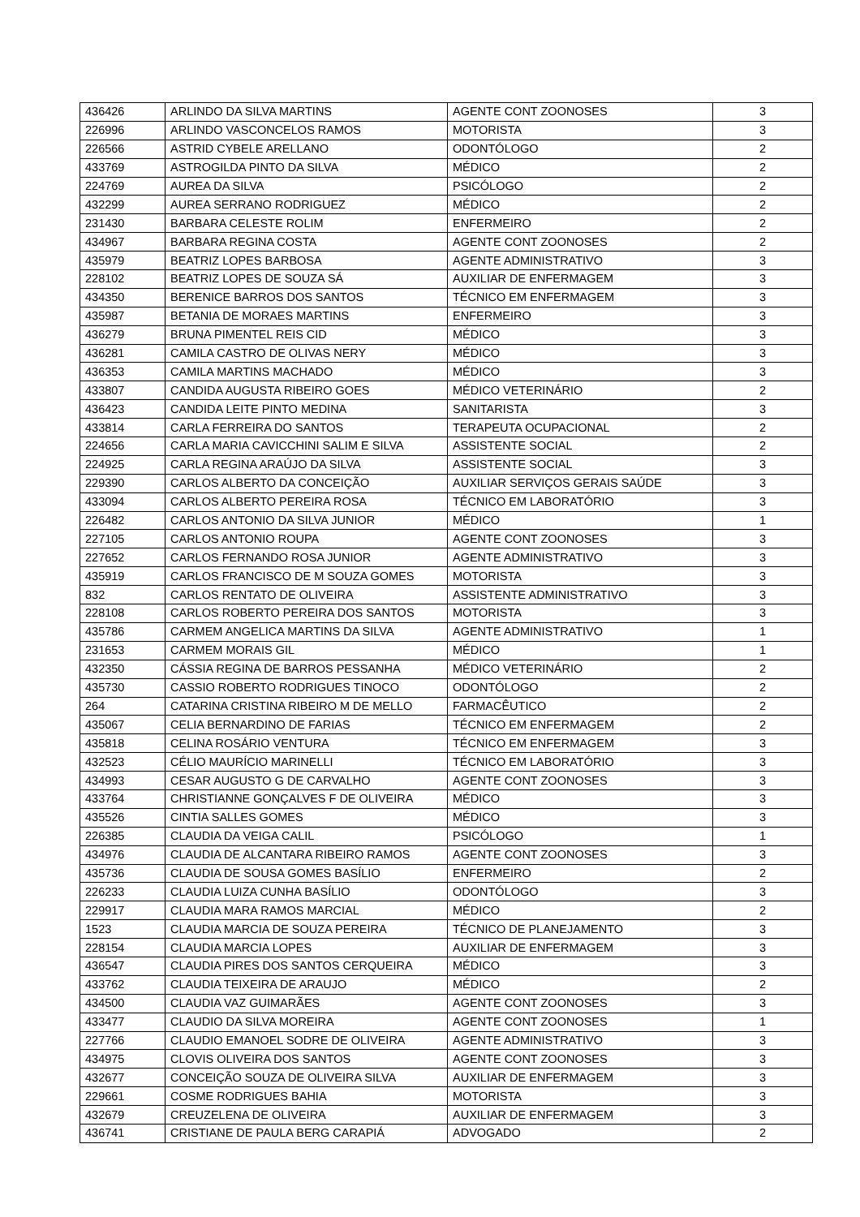| 436426 | ARLINDO DA SILVA MARTINS | AGENTE CONT ZOONOSES | 3 |
| 226996 | ARLINDO VASCONCELOS RAMOS | MOTORISTA | 3 |
| 226566 | ASTRID CYBELE ARELLANO | ODONTÓLOGO | 2 |
| 433769 | ASTROGILDA PINTO DA SILVA | MÉDICO | 2 |
| 224769 | AUREA DA SILVA | PSICÓLOGO | 2 |
| 432299 | AUREA SERRANO RODRIGUEZ | MÉDICO | 2 |
| 231430 | BARBARA CELESTE ROLIM | ENFERMEIRO | 2 |
| 434967 | BARBARA REGINA COSTA | AGENTE CONT ZOONOSES | 2 |
| 435979 | BEATRIZ LOPES BARBOSA | AGENTE ADMINISTRATIVO | 3 |
| 228102 | BEATRIZ LOPES DE SOUZA SÁ | AUXILIAR DE ENFERMAGEM | 3 |
| 434350 | BERENICE BARROS DOS SANTOS | TÉCNICO EM ENFERMAGEM | 3 |
| 435987 | BETANIA DE MORAES MARTINS | ENFERMEIRO | 3 |
| 436279 | BRUNA PIMENTEL REIS CID | MÉDICO | 3 |
| 436281 | CAMILA CASTRO DE OLIVAS NERY | MÉDICO | 3 |
| 436353 | CAMILA MARTINS MACHADO | MÉDICO | 3 |
| 433807 | CANDIDA AUGUSTA RIBEIRO GOES | MÉDICO VETERINÁRIO | 2 |
| 436423 | CANDIDA LEITE PINTO MEDINA | SANITARISTA | 3 |
| 433814 | CARLA FERREIRA DO SANTOS | TERAPEUTA OCUPACIONAL | 2 |
| 224656 | CARLA MARIA CAVICCHINI SALIM E SILVA | ASSISTENTE SOCIAL | 2 |
| 224925 | CARLA REGINA ARAÚJO DA SILVA | ASSISTENTE SOCIAL | 3 |
| 229390 | CARLOS ALBERTO DA CONCEIÇÃO | AUXILIAR SERVIÇOS GERAIS SAÚDE | 3 |
| 433094 | CARLOS ALBERTO PEREIRA ROSA | TÉCNICO EM LABORATÓRIO | 3 |
| 226482 | CARLOS ANTONIO DA SILVA JUNIOR | MÉDICO | 1 |
| 227105 | CARLOS ANTONIO ROUPA | AGENTE CONT ZOONOSES | 3 |
| 227652 | CARLOS FERNANDO ROSA JUNIOR | AGENTE ADMINISTRATIVO | 3 |
| 435919 | CARLOS FRANCISCO DE M SOUZA GOMES | MOTORISTA | 3 |
| 832 | CARLOS RENTATO DE OLIVEIRA | ASSISTENTE ADMINISTRATIVO | 3 |
| 228108 | CARLOS ROBERTO PEREIRA DOS SANTOS | MOTORISTA | 3 |
| 435786 | CARMEM ANGELICA MARTINS DA SILVA | AGENTE ADMINISTRATIVO | 1 |
| 231653 | CARMEM MORAIS GIL | MÉDICO | 1 |
| 432350 | CÁSSIA REGINA DE BARROS PESSANHA | MÉDICO VETERINÁRIO | 2 |
| 435730 | CASSIO ROBERTO RODRIGUES TINOCO | ODONTÓLOGO | 2 |
| 264 | CATARINA CRISTINA RIBEIRO M DE MELLO | FARMACÊUTICO | 2 |
| 435067 | CELIA BERNARDINO DE FARIAS | TÉCNICO EM ENFERMAGEM | 2 |
| 435818 | CELINA ROSÁRIO VENTURA | TÉCNICO EM ENFERMAGEM | 3 |
| 432523 | CÉLIO MAURÍCIO MARINELLI | TÉCNICO EM LABORATÓRIO | 3 |
| 434993 | CESAR AUGUSTO G DE CARVALHO | AGENTE CONT ZOONOSES | 3 |
| 433764 | CHRISTIANNE GONÇALVES F DE OLIVEIRA | MÉDICO | 3 |
| 435526 | CINTIA SALLES GOMES | MÉDICO | 3 |
| 226385 | CLAUDIA DA VEIGA CALIL | PSICÓLOGO | 1 |
| 434976 | CLAUDIA DE ALCANTARA RIBEIRO RAMOS | AGENTE CONT ZOONOSES | 3 |
| 435736 | CLAUDIA DE SOUSA GOMES BASÍLIO | ENFERMEIRO | 2 |
| 226233 | CLAUDIA LUIZA CUNHA BASÍLIO | ODONTÓLOGO | 3 |
| 229917 | CLAUDIA MARA RAMOS MARCIAL | MÉDICO | 2 |
| 1523 | CLAUDIA MARCIA DE SOUZA PEREIRA | TÉCNICO DE PLANEJAMENTO | 3 |
| 228154 | CLAUDIA MARCIA LOPES | AUXILIAR DE ENFERMAGEM | 3 |
| 436547 | CLAUDIA PIRES DOS SANTOS CERQUEIRA | MÉDICO | 3 |
| 433762 | CLAUDIA TEIXEIRA DE ARAUJO | MÉDICO | 2 |
| 434500 | CLAUDIA VAZ GUIMARÃES | AGENTE CONT ZOONOSES | 3 |
| 433477 | CLAUDIO DA SILVA MOREIRA | AGENTE CONT ZOONOSES | 1 |
| 227766 | CLAUDIO EMANOEL SODRE DE OLIVEIRA | AGENTE ADMINISTRATIVO | 3 |
| 434975 | CLOVIS OLIVEIRA DOS SANTOS | AGENTE CONT ZOONOSES | 3 |
| 432677 | CONCEIÇÃO SOUZA DE OLIVEIRA SILVA | AUXILIAR DE ENFERMAGEM | 3 |
| 229661 | COSME RODRIGUES BAHIA | MOTORISTA | 3 |
| 432679 | CREUZELENA DE OLIVEIRA | AUXILIAR DE ENFERMAGEM | 3 |
| 436741 | CRISTIANE DE PAULA BERG CARAPIÁ | ADVOGADO | 2 |